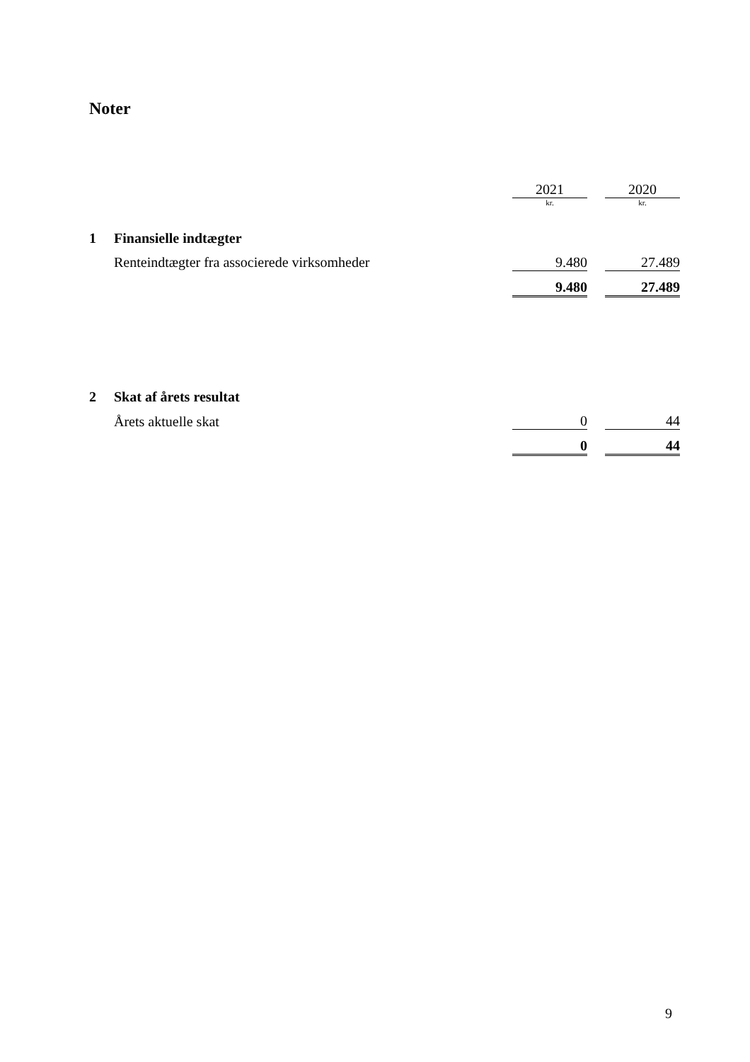Noter
| | | 2021 | | 2020 |
| | | kr. | | kr. |
| 1 | Finansielle indtægter | | | |
| | Renteindtægter fra associerede virksomheder | 9.480 | | 27.489 |
| | | 9.480 | | 27.489 |
| 2 | Skat af årets resultat | | | |
| | Årets aktuelle skat | 0 | | 44 |
| | | 0 | | 44 |
9